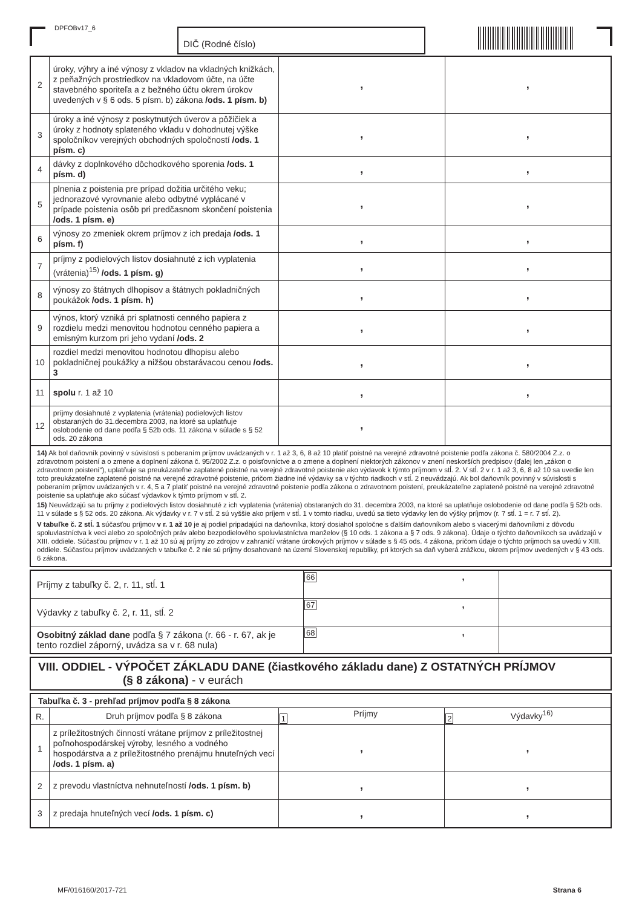DPFOBv17_6 DIČ (Rodné číslo)
| 2 | úroky, výhry a iné výnosy z vkladov na vkladných knižkách, z peňažných prostriedkov na vkladovom účte, na účte stavebného sporiteľa a z bežného účtu okrem úrokov uvedených v § 6 ods. 5 písm. b) zákona /ods. 1 písm. b) | , | , |
| 3 | úroky a iné výnosy z poskytnutých úverov a pôžičiek a úroky z hodnoty splateného vkladu v dohodnutej výške spoločníkov verejných obchodných spoločností /ods. 1 písm. c) | , | , |
| 4 | dávky z doplnkového dôchodkového sporenia /ods. 1 písm. d) | , | , |
| 5 | plnenia z poistenia pre prípad dožitia určitého veku; jednorazové vyrovnanie alebo odbytné vyplácané v prípade poistenia osôb pri predčasnom skončení poistenia /ods. 1 písm. e) | , | , |
| 6 | výnosy zo zmeniek okrem príjmov z ich predaja /ods. 1 písm. f) | , | , |
| 7 | príjmy z podielových listov dosiahnuté z ich vyplatenia (vrátenia)<sup>15)</sup> /ods. 1 písm. g) | , | , |
| 8 | výnosy zo štátnych dlhopisov a štátnych pokladničných poukážok /ods. 1 písm. h) | , | , |
| 9 | výnos, ktorý vzniká pri splatnosti cenného papiera z rozdielu medzi menovitou hodnotou cenného papiera a emisným kurzom pri jeho vydaní /ods. 2 | , | , |
| 10 | rozdiel medzi menovitou hodnotou dlhopisu alebo pokladničnej poukážky a nižšou obstarávacou cenou /ods. 3 | , | , |
| 11 | spolu r. 1 až 10 | , | , |
| 12 | príjmy dosiahnuté z vyplatenia (vrátenia) podielových listov obstaraných do 31.decembra 2003, na ktoré sa uplatňuje oslobodenie od dane podľa § 52b ods. 11 zákona v súlade s § 52 ods. 20 zákona | , | |
14) Ak bol daňovník povinný v súvislosti s poberaním príjmov uvádzaných v r. 1 až 3, 6, 8 až 10 platiť poistné na verejné zdravotné poistenie podľa zákona č. 580/2004 Z.z. o zdravotnom poistení a o zmene a doplnení zákona č. 95/2002 Z.z. o poisťovníctve a o zmene a doplnení niektorých zákonov v znení neskorších predpisov (ďalej len „zákon o zdravotnom poistení“), uplatňuje sa preukázateľne zaplatené poistné na verejné zdravotné poistenie ako výdavok k týmto príjmom v stĺ. 2. V stĺ. 2 v r. 1 až 3, 6, 8 až 10 sa uvedie len toto preukázateľne zaplatené poistné na verejné zdravotné poistenie, pričom žiadne iné výdavky sa v týchto riadkoch v stĺ. 2 neuvádzajú. Ak bol daňovník povinný v súvislosti s poberaním príjmov uvádzaných v r. 4, 5 a 7 platiť poistné na verejné zdravotné poistenie podľa zákona o zdravotnom poistení, preukázateľne zaplatené poistné na verejné zdravotné poistenie sa uplatňuje ako súčasť výdavkov k týmto príjmom v stĺ. 2.
15) Neuvádzajú sa tu príjmy z podielových listov dosiahnuté z ich vyplatenia (vrátenia) obstaraných do 31. decembra 2003, na ktoré sa uplatňuje oslobodenie od dane podľa § 52b ods. 11 v súlade s § 52 ods. 20 zákona. Ak výdavky v r. 7 v stĺ. 2 sú vyššie ako príjem v stĺ. 1 v tomto riadku, uvedú sa tieto výdavky len do výšky príjmov (r. 7 stĺ. 1 = r. 7 stĺ. 2).
V tabuľke č. 2 stĺ. 1 súčasťou príjmov v r. 1 až 10 je aj podiel pripadajúci na daňovníka, ktorý dosiahol spoločne s ďalším daňovníkom alebo s viacerými daňovníkmi z dôvodu spoluvlastníctva k veci alebo zo spoločných práv alebo bezpodielového spoluvlastníctva manželov (§ 10 ods. 1 zákona a § 7 ods. 9 zákona). Údaje o týchto daňovníkoch sa uvádzajú v XIII. oddiele. Súčasťou príjmov v r. 1 až 10 sú aj príjmy zo zdrojov v zahraničí vrátane úrokových príjmov v súlade s § 45 ods. 4 zákona, pričom údaje o týchto príjmoch sa uvedú v XIII. oddiele. Súčasťou príjmov uvádzaných v tabuľke č. 2 nie sú príjmy dosahované na území Slovenskej republiky, pri ktorých sa daň vyberá zrážkou, okrem príjmov uvedených v § 43 ods. 6 zákona.
| Príjmy z tabuľky č. 2, r. 11, stĺ. 1 | 66 , | |
| Výdavky z tabuľky č. 2, r. 11, stĺ. 2 | 67 , | |
| Osobitný základ dane podľa § 7 zákona (r. 66 - r. 67, ak je tento rozdiel záporný, uvádza sa v r. 68 nula) | 68 , | |
VIII. ODDIEL - VÝPOČET ZÁKLADU DANE (čiastkového základu dane) Z OSTATNÝCH PRÍJMOV
(§ 8 zákona) - v eurách
| Tabuľka č. 3 - prehľad príjmov podľa § 8 zákona | | | |
| --- | --- | --- | --- |
| R. | Druh príjmov podľa § 8 zákona | 1 Príjmy | 2 Výdavky<sup>16)</sup> |
| 1 | z príležitostných činností vrátane príjmov z príležitostnej poľnohospodárskej výroby, lesného a vodného hospodárstva a z príležitostného prenájmu hnuteľných vecí /ods. 1 písm. a) | , | , |
| 2 | z prevodu vlastníctva nehnuteľností /ods. 1 písm. b) | , | , |
| 3 | z predaja hnuteľných vecí /ods. 1 písm. c) | , | , |
MF/016160/2017-721 Strana 6